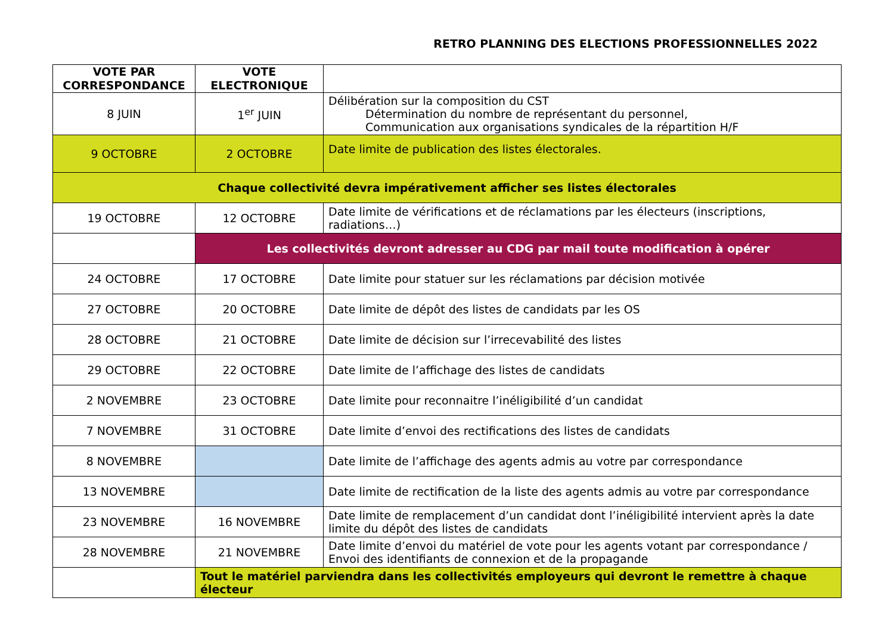RETRO PLANNING DES ELECTIONS PROFESSIONNELLES 2022
| VOTE PAR CORRESPONDANCE | VOTE ELECTRONIQUE | |
| --- | --- | --- |
| 8 JUIN | 1<sup>er</sup> JUIN | Délibération sur la composition du CST Détermination du nombre de représentant du personnel, Communication aux organisations syndicales de la répartition H/F |
| 9 OCTOBRE | 2 OCTOBRE | Date limite de publication des listes électorales. |
| Chaque collectivité devra impérativement afficher ses listes électorales | | |
| 19 OCTOBRE | 12 OCTOBRE | Date limite de vérifications et de réclamations par les électeurs (inscriptions, radiations…) |
| | Les collectivités devront adresser au CDG par mail toute modification à opérer | |
| 24 OCTOBRE | 17 OCTOBRE | Date limite pour statuer sur les réclamations par décision motivée |
| 27 OCTOBRE | 20 OCTOBRE | Date limite de dépôt des listes de candidats par les OS |
| 28 OCTOBRE | 21 OCTOBRE | Date limite de décision sur l’irrecevabilité des listes |
| 29 OCTOBRE | 22 OCTOBRE | Date limite de l’affichage des listes de candidats |
| 2 NOVEMBRE | 23 OCTOBRE | Date limite pour reconnaitre l’inéligibilité d’un candidat |
| 7 NOVEMBRE | 31 OCTOBRE | Date limite d’envoi des rectifications des listes de candidats |
| 8 NOVEMBRE | | Date limite de l’affichage des agents admis au votre par correspondance |
| 13 NOVEMBRE | | Date limite de rectification de la liste des agents admis au votre par correspondance |
| 23 NOVEMBRE | 16 NOVEMBRE | Date limite de remplacement d’un candidat dont l’inéligibilité intervient après la date limite du dépôt des listes de candidats |
| 28 NOVEMBRE | 21 NOVEMBRE | Date limite d’envoi du matériel de vote pour les agents votant par correspondance / Envoi des identifiants de connexion et de la propagande |
| | Tout le matériel parviendra dans les collectivités employeurs qui devront le remettre à chaque électeur | |